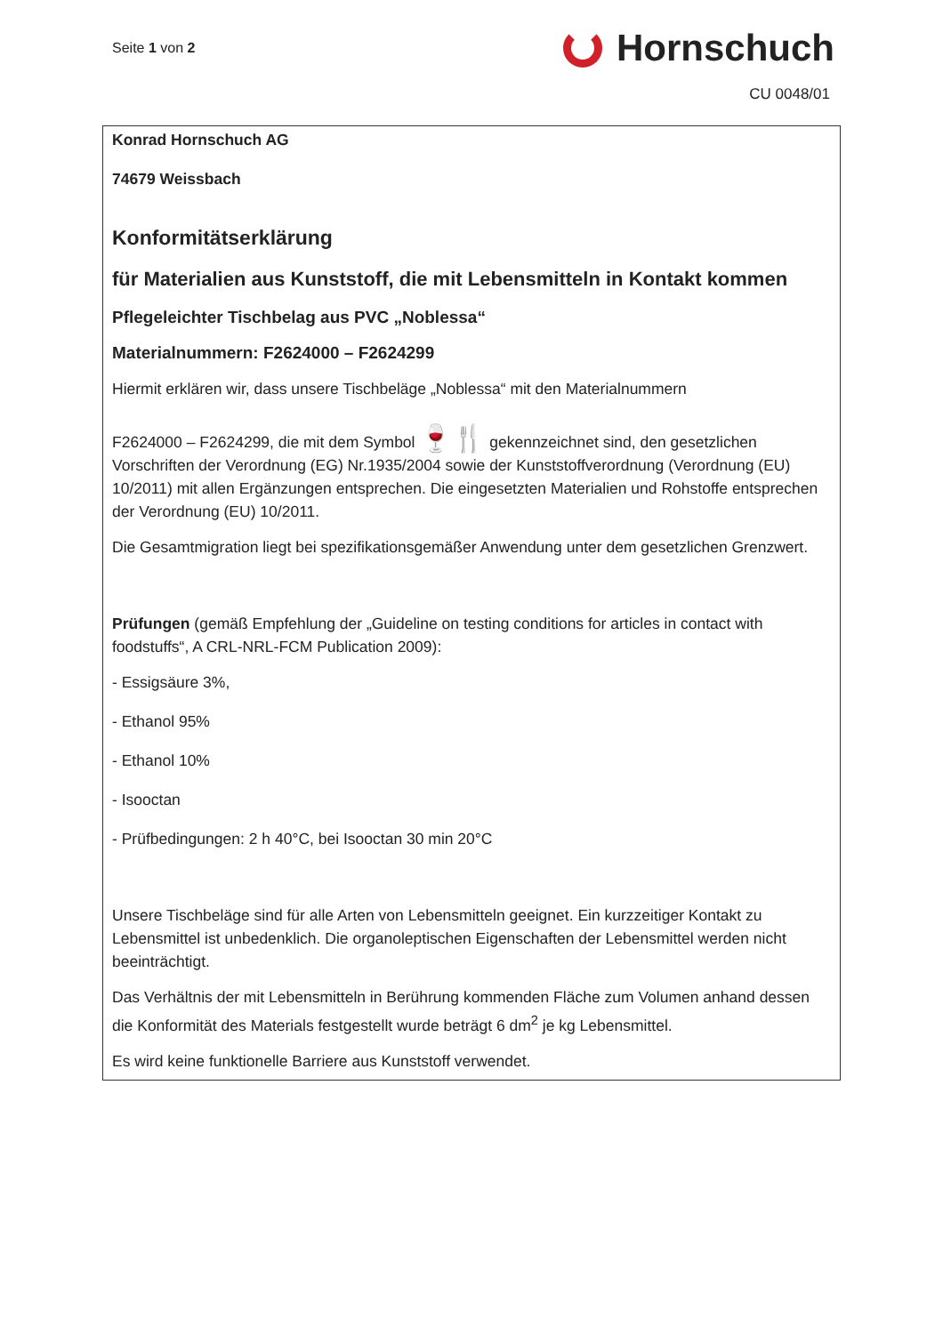Seite 1 von 2
Hornschuch
CU 0048/01
Konrad Hornschuch AG
74679 Weissbach
Konformitätserklärung
für Materialien aus Kunststoff, die mit Lebensmitteln in Kontakt kommen
Pflegeleichter Tischbelag aus PVC „Noblessa“
Materialnummern: F2624000 – F2624299
Hiermit erklären wir, dass unsere Tischbeläge „Noblessa“ mit den Materialnummern
F2624000 – F2624299, die mit dem Symbol 🍷🍴 gekennzeichnet sind, den gesetzlichen Vorschriften der Verordnung (EG) Nr.1935/2004 sowie der Kunststoffverordnung (Verordnung (EU) 10/2011) mit allen Ergänzungen entsprechen. Die eingesetzten Materialien und Rohstoffe entsprechen der Verordnung (EU) 10/2011.
Die Gesamtmigration liegt bei spezifikationsgemäßer Anwendung unter dem gesetzlichen Grenzwert.
Prüfungen (gemäß Empfehlung der „Guideline on testing conditions for articles in contact with foodstuffs“, A CRL-NRL-FCM Publication 2009):
- Essigsäure 3%,
- Ethanol 95%
- Ethanol 10%
- Isooctan
- Prüfbedingungen: 2 h 40°C, bei Isooctan 30 min 20°C
Unsere Tischbeläge sind für alle Arten von Lebensmitteln geeignet. Ein kurzzeitiger Kontakt zu Lebensmittel ist unbedenklich. Die organoleptischen Eigenschaften der Lebensmittel werden nicht beeinträchtigt.
Das Verhältnis der mit Lebensmitteln in Berührung kommenden Fläche zum Volumen anhand dessen die Konformität des Materials festgestellt wurde beträgt 6 dm<sup>2</sup> je kg Lebensmittel.
Es wird keine funktionelle Barriere aus Kunststoff verwendet.